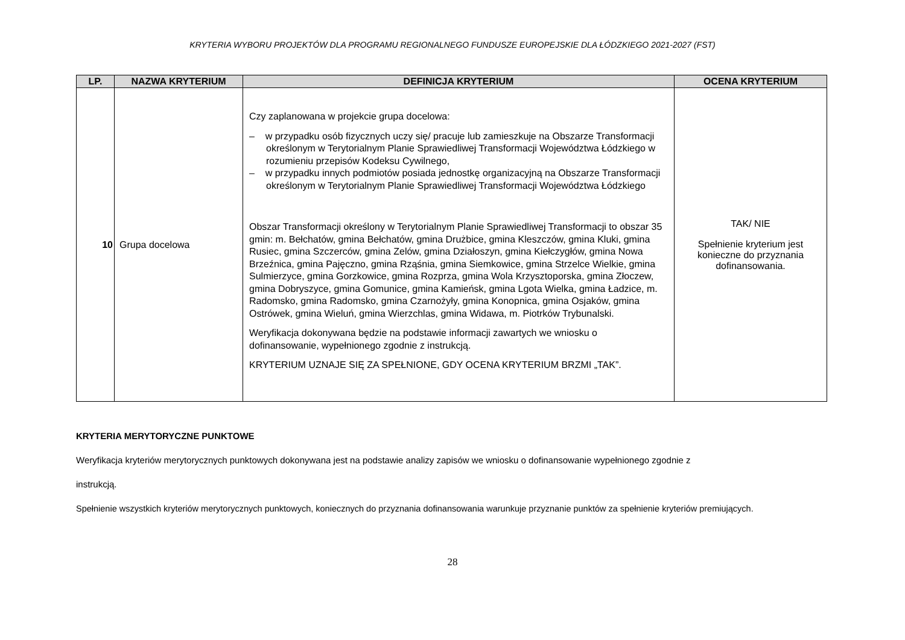KRYTERIA WYBORU PROJEKTÓW DLA PROGRAMU REGIONALNEGO FUNDUSZE EUROPEJSKIE DLA ŁÓDZKIEGO 2021-2027 (FST)
| LP. | NAZWA KRYTERIUM | DEFINICJA KRYTERIUM | OCENA KRYTERIUM |
| --- | --- | --- | --- |
| 10 | Grupa docelowa | Czy zaplanowana w projekcie grupa docelowa: – w przypadku osób fizycznych uczy się/ pracuje lub zamieszkuje na Obszarze Transformacji określonym w Terytorialnym Planie Sprawiedliwej Transformacji Województwa Łódzkiego w rozumieniu przepisów Kodeksu Cywilnego, – w przypadku innych podmiotów posiada jednostkę organizacyjną na Obszarze Transformacji określonym w Terytorialnym Planie Sprawiedliwej Transformacji Województwa Łódzkiego Obszar Transformacji określony w Terytorialnym Planie Sprawiedliwej Transformacji to obszar 35 gmin: m. Bełchatów, gmina Bełchatów, gmina Drużbice, gmina Kleszczów, gmina Kluki, gmina Rusiec, gmina Szczerców, gmina Zelów, gmina Działoszyn, gmina Kiełczygłów, gmina Nowa Brzeźnica, gmina Pajęczno, gmina Rząśnia, gmina Siemkowice, gmina Strzelce Wielkie, gmina Sulmierzyce, gmina Gorzkowice, gmina Rozprza, gmina Wola Krzysztoporska, gmina Złoczew, gmina Dobryszyce, gmina Gomunice, gmina Kamieńsk, gmina Lgota Wielka, gmina Ładzice, m. Radomsko, gmina Radomsko, gmina Czarnożyły, gmina Konopnica, gmina Osjaków, gmina Ostrówek, gmina Wieluń, gmina Wierzchlas, gmina Widawa, m. Piotrków Trybunalski. Weryfikacja dokonywana będzie na podstawie informacji zawartych we wniosku o dofinansowanie, wypełnionego zgodnie z instrukcją. KRYTERIUM UZNAJE SIĘ ZA SPEŁNIONE, GDY OCENA KRYTERIUM BRZMI „TAK”. | TAK/ NIE Spełnienie kryterium jest konieczne do przyznania dofinansowania. |
KRYTERIA MERYTORYCZNE PUNKTOWE
Weryfikacja kryteriów merytorycznych punktowych dokonywana jest na podstawie analizy zapisów we wniosku o dofinansowanie wypełnionego zgodnie z
instrukcją.
Spełnienie wszystkich kryteriów merytorycznych punktowych, koniecznych do przyznania dofinansowania warunkuje przyznanie punktów za spełnienie kryteriów premiujących.
28